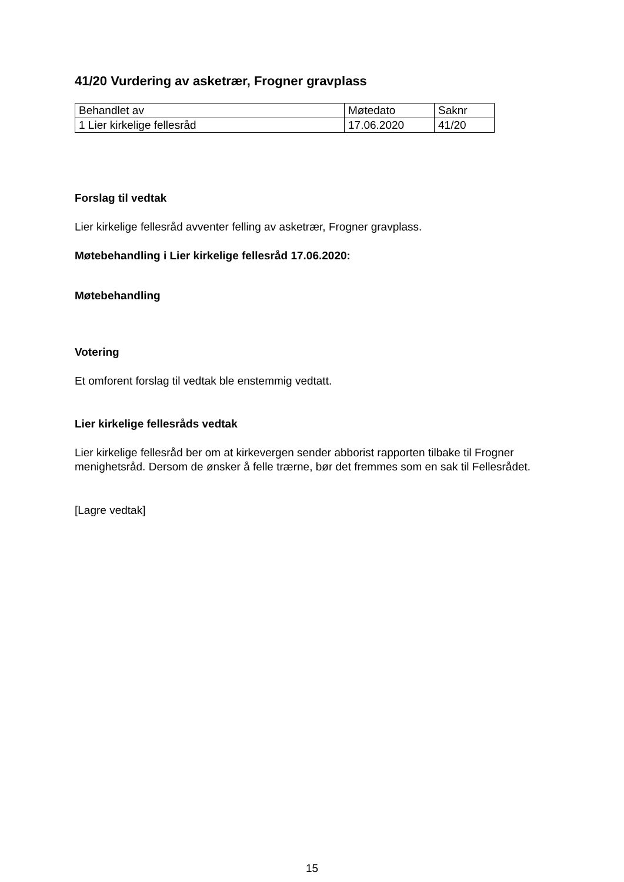41/20 Vurdering av asketrær, Frogner gravplass
| Behandlet av | Møtedato | Saknr |
| 1 Lier kirkelige fellesråd | 17.06.2020 | 41/20 |
Forslag til vedtak
Lier kirkelige fellesråd avventer felling av asketrær, Frogner gravplass.
Møtebehandling i Lier kirkelige fellesråd 17.06.2020:
Møtebehandling
Votering
Et omforent forslag til vedtak ble enstemmig vedtatt.
Lier kirkelige fellesråds vedtak
Lier kirkelige fellesråd ber om at kirkevergen sender abborist rapporten tilbake til Frogner menighetsråd. Dersom de ønsker å felle trærne, bør det fremmes som en sak til Fellesrådet.
[Lagre vedtak]
15